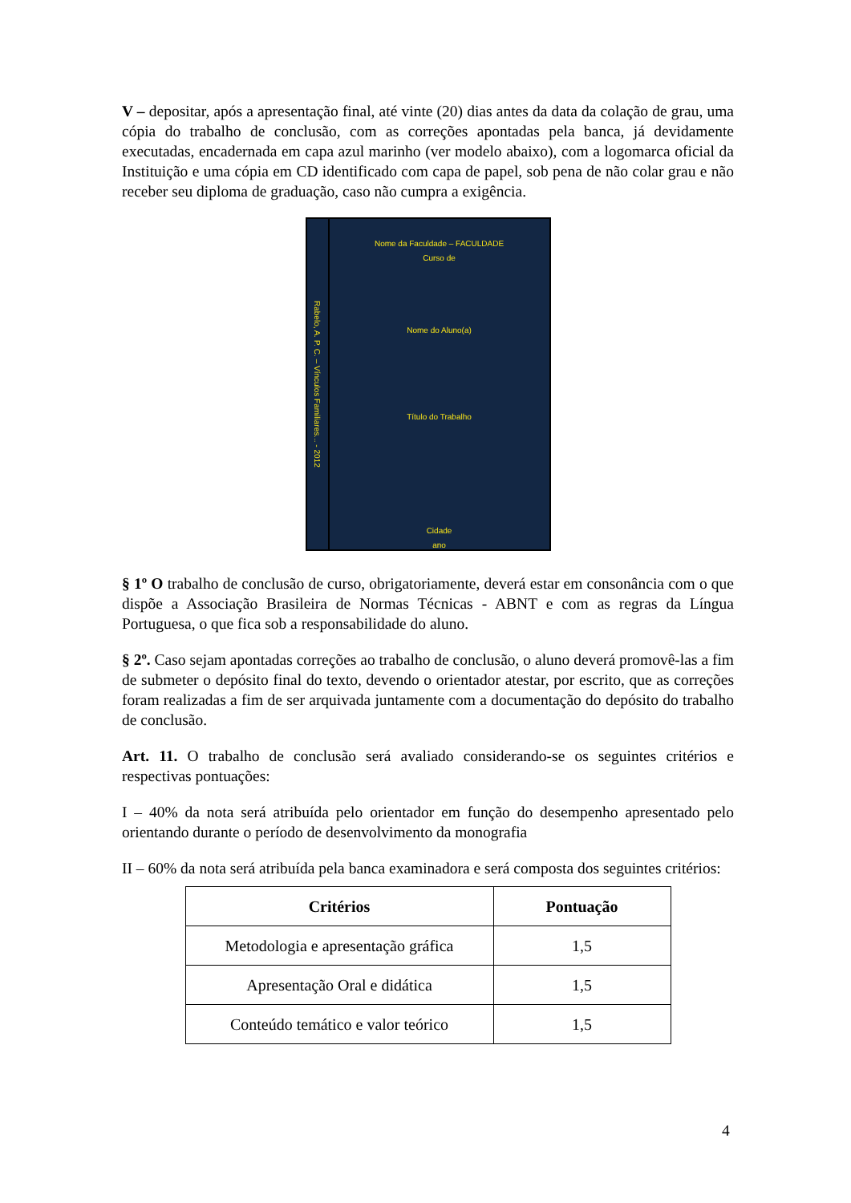V – depositar, após a apresentação final, até vinte (20) dias antes da data da colação de grau, uma cópia do trabalho de conclusão, com as correções apontadas pela banca, já devidamente executadas, encadernada em capa azul marinho (ver modelo abaixo), com a logomarca oficial da Instituição e uma cópia em CD identificado com capa de papel, sob pena de não colar grau e não receber seu diploma de graduação, caso não cumpra a exigência.
Rabelo, A. P. C. – Vínculos Familiares... - 2012
Nome da Faculdade – FACULDADE
Curso de
Nome do Aluno(a)
Título do Trabalho
Cidade
ano
§ 1º O trabalho de conclusão de curso, obrigatoriamente, deverá estar em consonância com o que dispõe a Associação Brasileira de Normas Técnicas - ABNT e com as regras da Língua Portuguesa, o que fica sob a responsabilidade do aluno.
§ 2º. Caso sejam apontadas correções ao trabalho de conclusão, o aluno deverá promovê-las a fim de submeter o depósito final do texto, devendo o orientador atestar, por escrito, que as correções foram realizadas a fim de ser arquivada juntamente com a documentação do depósito do trabalho de conclusão.
Art. 11. O trabalho de conclusão será avaliado considerando-se os seguintes critérios e respectivas pontuações:
I – 40% da nota será atribuída pelo orientador em função do desempenho apresentado pelo orientando durante o período de desenvolvimento da monografia
II – 60% da nota será atribuída pela banca examinadora e será composta dos seguintes critérios:
| Critérios | Pontuação |
| --- | --- |
| Metodologia e apresentação gráfica | 1,5 |
| Apresentação Oral e didática | 1,5 |
| Conteúdo temático e valor teórico | 1,5 |
4